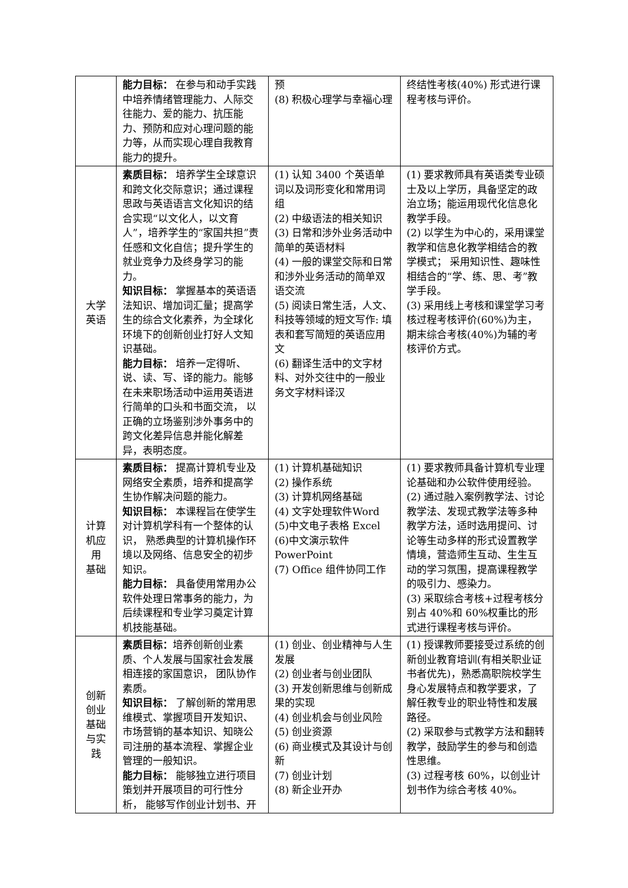| | 能力目标： 在参与和动手实践中培养情绪管理能力、人际交往能力、爱的能力、抗压能力、预防和应对心理问题的能力等，从而实现心理自我教育能力的提升。 | 预 (8) 积极心理学与幸福心理 | 终结性考核(40%) 形式进行课程考核与评价。 |
| 大学 英语 | 素质目标： 培养学生全球意识和跨文化交际意识；通过课程思政与英语语言文化知识的结合实现“以文化人，以文育人”，培养学生的“家国共担”责任感和文化自信；提升学生的就业竞争力及终身学习的能力。 知识目标： 掌握基本的英语语法知识、增加词汇量；提高学生的综合文化素养，为全球化环境下的创新创业打好人文知识基础。 能力目标： 培养一定得听、说、读、写、译的能力。能够在未来职场活动中运用英语进行简单的口头和书面交流， 以正确的立场鉴别涉外事务中的跨文化差异信息并能化解差异，表明态度。 | (1) 认知 3400 个英语单词以及词形变化和常用词组 (2) 中级语法的相关知识 (3) 日常和涉外业务活动中简单的英语材料 (4) 一般的课堂交际和日常和涉外业务活动的简单双语交流 (5) 阅读日常生活，人文、科技等领域的短文写作: 填表和套写简短的英语应用文 (6) 翻译生活中的文字材料、对外交往中的一般业务文字材料译汉 | (1) 要求教师具有英语类专业硕士及以上学历，具备坚定的政治立场；能运用现代化信息化教学手段。 (2) 以学生为中心的，采用课堂教学和信息化教学相结合的教学模式； 采用知识性、趣味性相结合的“学、练、思、考”教学手段。 (3) 采用线上考核和课堂学习考核过程考核评价(60%)为主，期末综合考核(40%)为辅的考核评价方式。 |
| 计算 机应 用 基础 | 素质目标： 提高计算机专业及网络安全素质，培养和提高学生协作解决问题的能力。 知识目标： 本课程旨在使学生对计算机学科有一个整体的认识， 熟悉典型的计算机操作环境以及网络、信息安全的初步知识。 能力目标： 具备使用常用办公软件处理日常事务的能力，为后续课程和专业学习奠定计算机技能基础。 | (1) 计算机基础知识 (2) 操作系统 (3) 计算机网络基础 (4) 文字处理软件Word (5)中文电子表格 Excel (6)中文演示软件 PowerPoint (7) Office 组件协同工作 | (1) 要求教师具备计算机专业理论基础和办公软件使用经验。 (2) 通过融入案例教学法、讨论教学法、发现式教学法等多种教学方法，适时选用提问、讨论等生动多样的形式设置教学情境，营造师生互动、生生互动的学习氛围，提高课程教学的吸引力、感染力。 (3) 采取综合考核+过程考核分别占 40%和 60%权重比的形式进行课程考核与评价。 |
| 创新 创业 基础 与实 践 | 素质目标： 培养创新创业素质、个人发展与国家社会发展相连接的家国意识， 团队协作素质。 知识目标： 了解创新的常用思维模式、掌握项目开发知识、市场营销的基本知识、知晓公司注册的基本流程、掌握企业管理的一般知识。 能力目标： 能够独立进行项目策划并开展项目的可行性分析， 能够写作创业计划书、开 | (1) 创业、创业精神与人生发展 (2) 创业者与创业团队 (3) 开发创新思维与创新成果的实现 (4) 创业机会与创业风险 (5) 创业资源 (6) 商业模式及其设计与创新 (7) 创业计划 (8) 新企业开办 | (1) 授课教师要接受过系统的创新创业教育培训(有相关职业证书者优先)，熟悉高职院校学生身心发展特点和教学要求，了解任教专业的职业特性和发展路径。 (2) 采取参与式教学方法和翻转教学，鼓励学生的参与和创造性思维。 (3) 过程考核 60%，以创业计划书作为综合考核 40%。 |